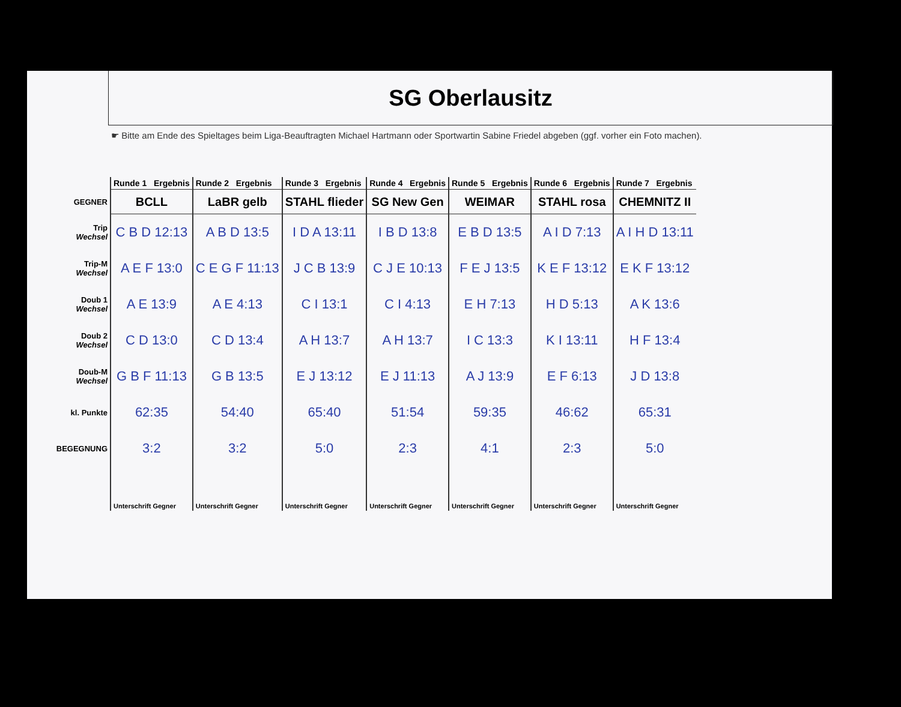SG Oberlausitz
☛ Bitte am Ende des Spieltages beim Liga-Beauftragten Michael Hartmann oder Sportwartin Sabine Friedel abgeben (ggf. vorher ein Foto machen).
| | Runde 1 Ergebnis | Runde 2 Ergebnis | Runde 3 Ergebnis | Runde 4 Ergebnis | Runde 5 Ergebnis | Runde 6 Ergebnis | Runde 7 Ergebnis |
| GEGNER | BCLL | LaBR gelb | STAHL flieder | SG New Gen | WEIMAR | STAHL rosa | CHEMNITZ II |
| Trip Wechsel | C B D 12:13 | A B D 13:5 | I D A 13:11 | I B D 13:8 | E B D 13:5 | A I D 7:13 | A I H D 13:11 |
| Trip-M Wechsel | A E F 13:0 | C E G F 11:13 | J C B 13:9 | C J E 10:13 | F E J 13:5 | K E F 13:12 | E K F 13:12 |
| Doub 1 Wechsel | A E 13:9 | A E 4:13 | C I 13:1 | C I 4:13 | E H 7:13 | H D 5:13 | A K 13:6 |
| Doub 2 Wechsel | C D 13:0 | C D 13:4 | A H 13:7 | A H 13:7 | I C 13:3 | K I 13:11 | H F 13:4 |
| Doub-M Wechsel | G B F 11:13 | G B 13:5 | E J 13:12 | E J 11:13 | A J 13:9 | E F 6:13 | J D 13:8 |
| kl. Punkte | 62:35 | 54:40 | 65:40 | 51:54 | 59:35 | 46:62 | 65:31 |
| BEGEGNUNG | 3:2 | 3:2 | 5:0 | 2:3 | 4:1 | 2:3 | 5:0 |
| | Unterschrift Gegner | Unterschrift Gegner | Unterschrift Gegner | Unterschrift Gegner | Unterschrift Gegner | Unterschrift Gegner | Unterschrift Gegner |